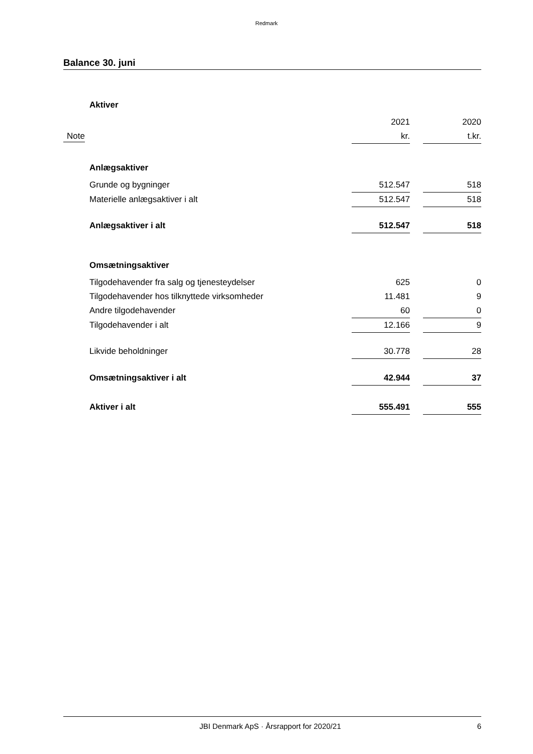Redmark
Balance 30. juni
| | Aktiver | | | |
| | | 2021 | | 2020 |
| Note | | kr. | | t.kr. |
| | Anlægsaktiver | | | |
| | Grunde og bygninger | 512.547 | | 518 |
| | Materielle anlægsaktiver i alt | 512.547 | | 518 |
| | Anlægsaktiver i alt | 512.547 | | 518 |
| | Omsætningsaktiver | | | |
| | Tilgodehavender fra salg og tjenesteydelser | 625 | | 0 |
| | Tilgodehavender hos tilknyttede virksomheder | 11.481 | | 9 |
| | Andre tilgodehavender | 60 | | 0 |
| | Tilgodehavender i alt | 12.166 | | 9 |
| | Likvide beholdninger | 30.778 | | 28 |
| | Omsætningsaktiver i alt | 42.944 | | 37 |
| | Aktiver i alt | 555.491 | | 555 |
JBI Denmark ApS · Årsrapport for 2020/21 6